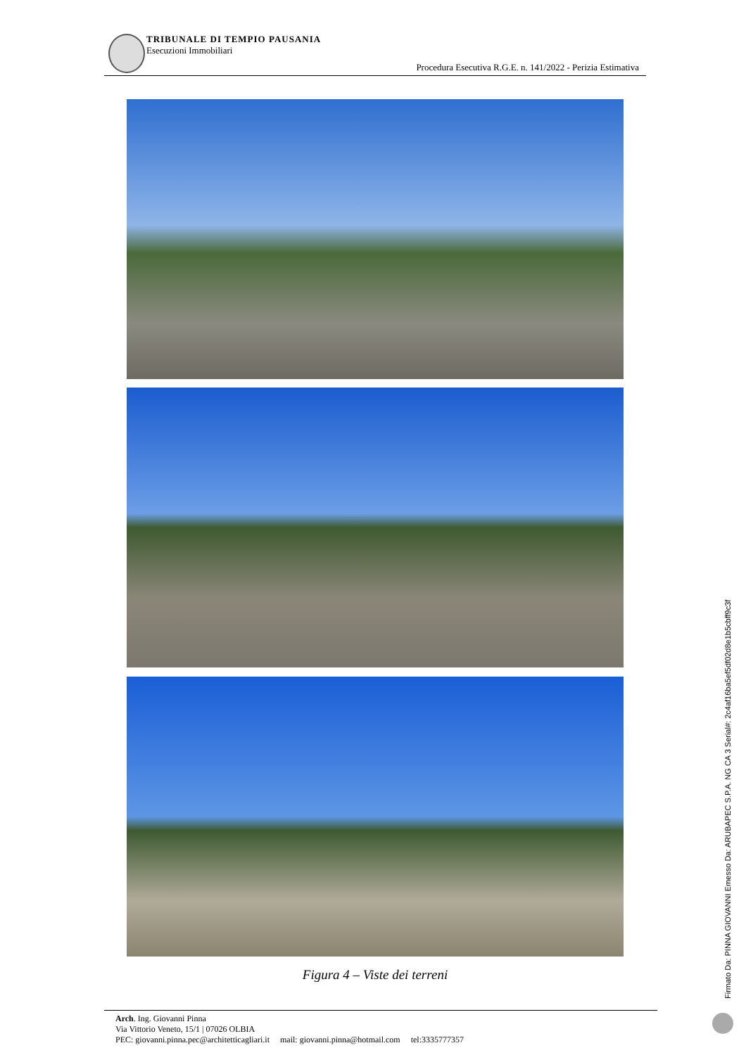TRIBUNALE DI TEMPIO PAUSANIA
Esecuzioni Immobiliari
Procedura Esecutiva R.G.E. n. 141/2022 - Perizia Estimativa
Figura 4 – Viste dei terreni
Arch. Ing. Giovanni Pinna
Via Vittorio Veneto, 15/1 | 07026 OLBIA
PEC: giovanni.pinna.pec@architetticagliari.it mail: giovanni.pinna@hotmail.com tel:3335777357
Firmato Da: PINNA GIOVANNI Emesso Da: ARUBAPEC S.P.A. NG CA 3 Serial#: 2c4af16ba5ef5df02d8e1b5cbff9c3f